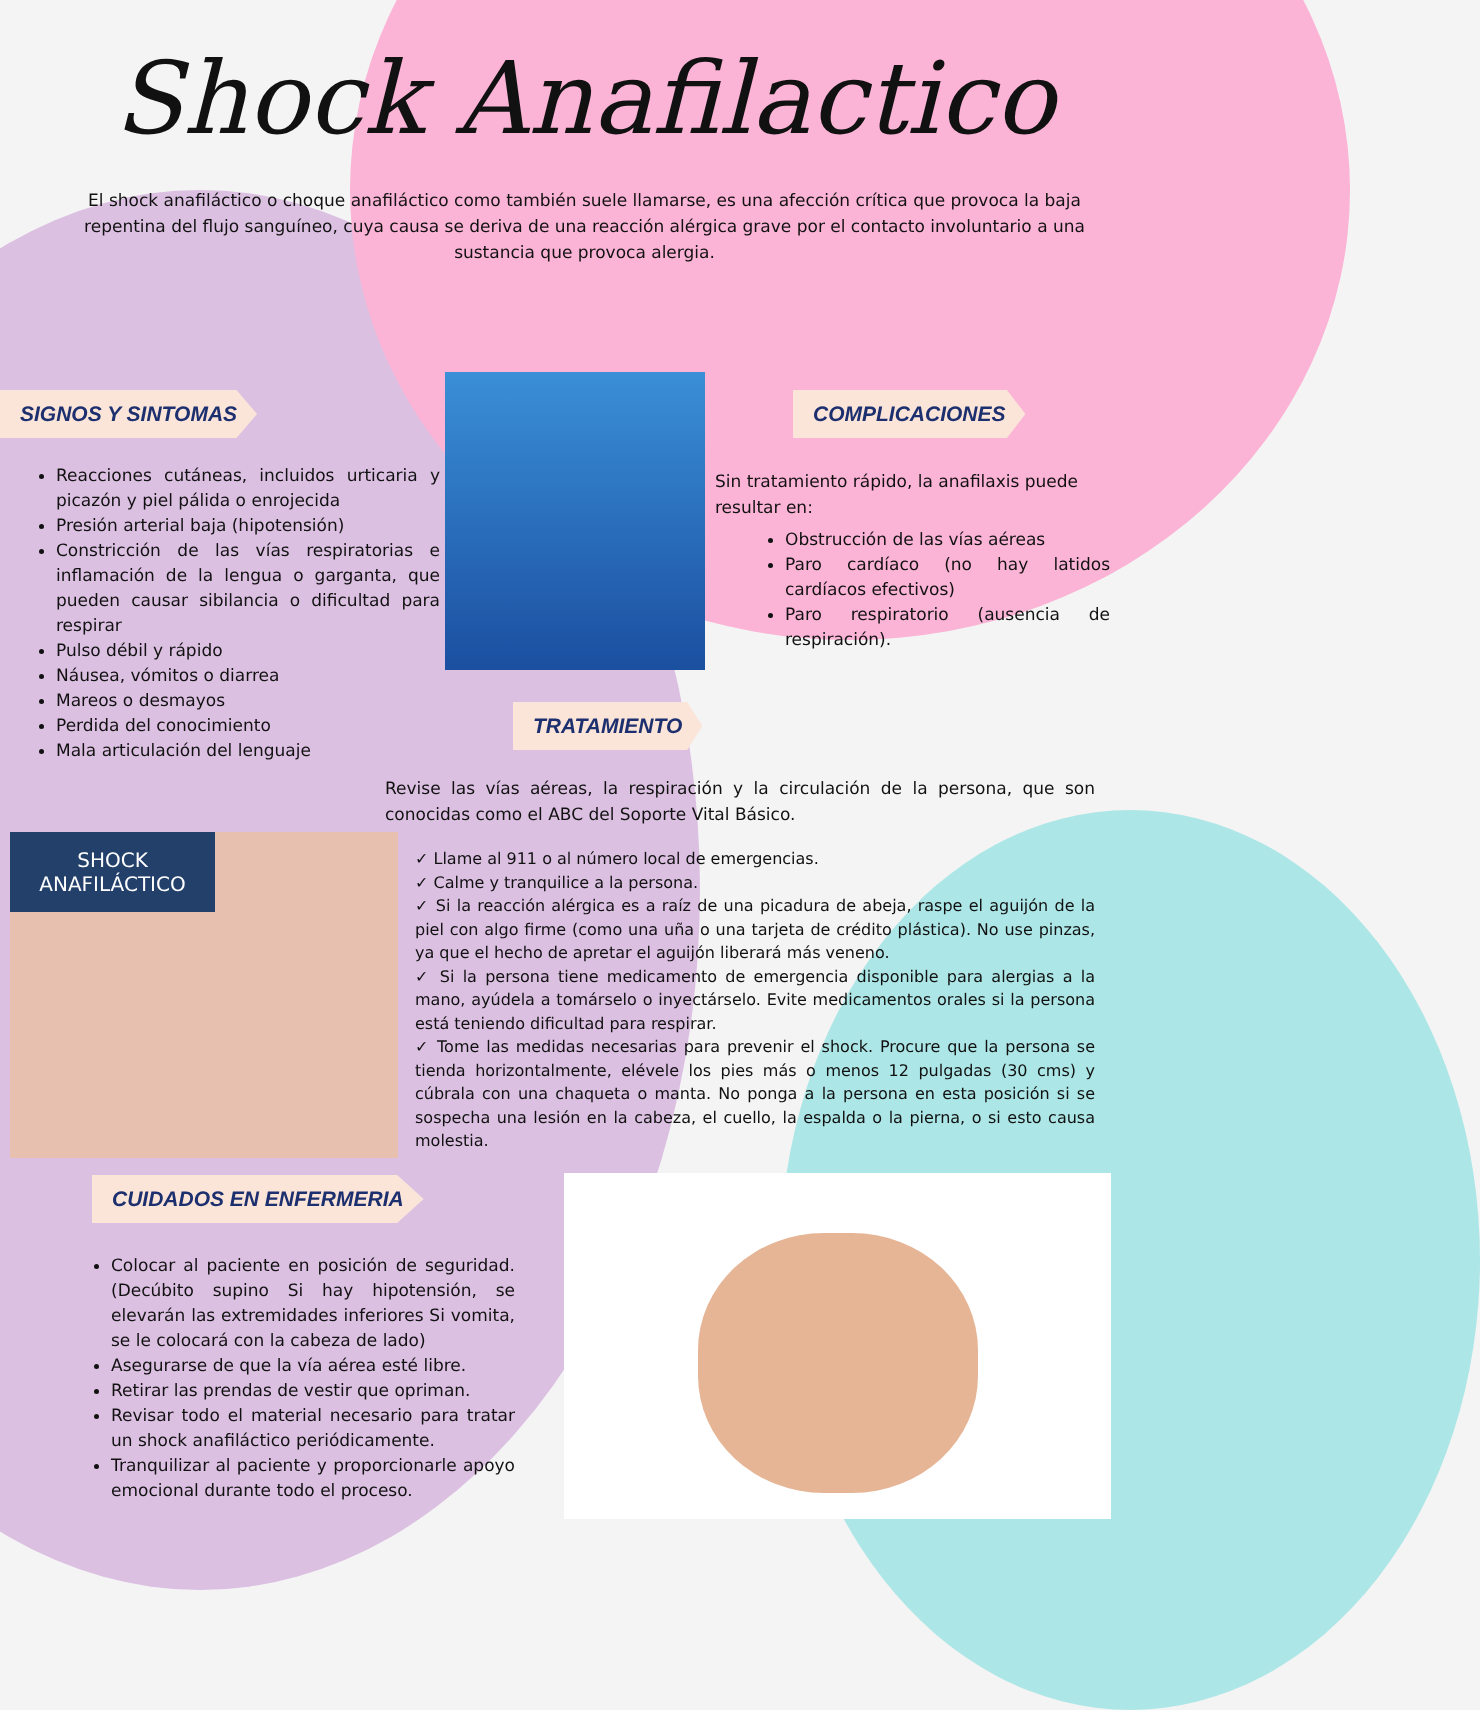Shock Anafilactico
El shock anafiláctico o choque anafiláctico como también suele llamarse, es una afección crítica que provoca la baja repentina del flujo sanguíneo, cuya causa se deriva de una reacción alérgica grave por el contacto involuntario a una sustancia que provoca alergia.
SIGNOS Y SINTOMAS
Reacciones cutáneas, incluidos urticaria y picazón y piel pálida o enrojecida
Presión arterial baja (hipotensión)
Constricción de las vías respiratorias e inflamación de la lengua o garganta, que pueden causar sibilancia o dificultad para respirar
Pulso débil y rápido
Náusea, vómitos o diarrea
Mareos o desmayos
Perdida del conocimiento
Mala articulación del lenguaje
COMPLICACIONES
Sin tratamiento rápido, la anafilaxis puede resultar en:
Obstrucción de las vías aéreas
Paro cardíaco (no hay latidos cardíacos efectivos)
Paro respiratorio (ausencia de respiración).
TRATAMIENTO
Revise las vías aéreas, la respiración y la circulación de la persona, que son conocidas como el ABC del Soporte Vital Básico.
✓ Llame al 911 o al número local de emergencias.
✓ Calme y tranquilice a la persona.
✓ Si la reacción alérgica es a raíz de una picadura de abeja, raspe el aguijón de la piel con algo firme (como una uña o una tarjeta de crédito plástica). No use pinzas, ya que el hecho de apretar el aguijón liberará más veneno.
✓ Si la persona tiene medicamento de emergencia disponible para alergias a la mano, ayúdela a tomárselo o inyectárselo. Evite medicamentos orales si la persona está teniendo dificultad para respirar.
✓ Tome las medidas necesarias para prevenir el shock. Procure que la persona se tienda horizontalmente, elévele los pies más o menos 12 pulgadas (30 cms) y cúbrala con una chaqueta o manta. No ponga a la persona en esta posición si se sospecha una lesión en la cabeza, el cuello, la espalda o la pierna, o si esto causa molestia.
SHOCK ANAFILÁCTICO
CUIDADOS EN ENFERMERIA
Colocar al paciente en posición de seguridad. (Decúbito supino Si hay hipotensión, se elevarán las extremidades inferiores Si vomita, se le colocará con la cabeza de lado)
Asegurarse de que la vía aérea esté libre.
Retirar las prendas de vestir que opriman.
Revisar todo el material necesario para tratar un shock anafiláctico periódicamente.
Tranquilizar al paciente y proporcionarle apoyo emocional durante todo el proceso.